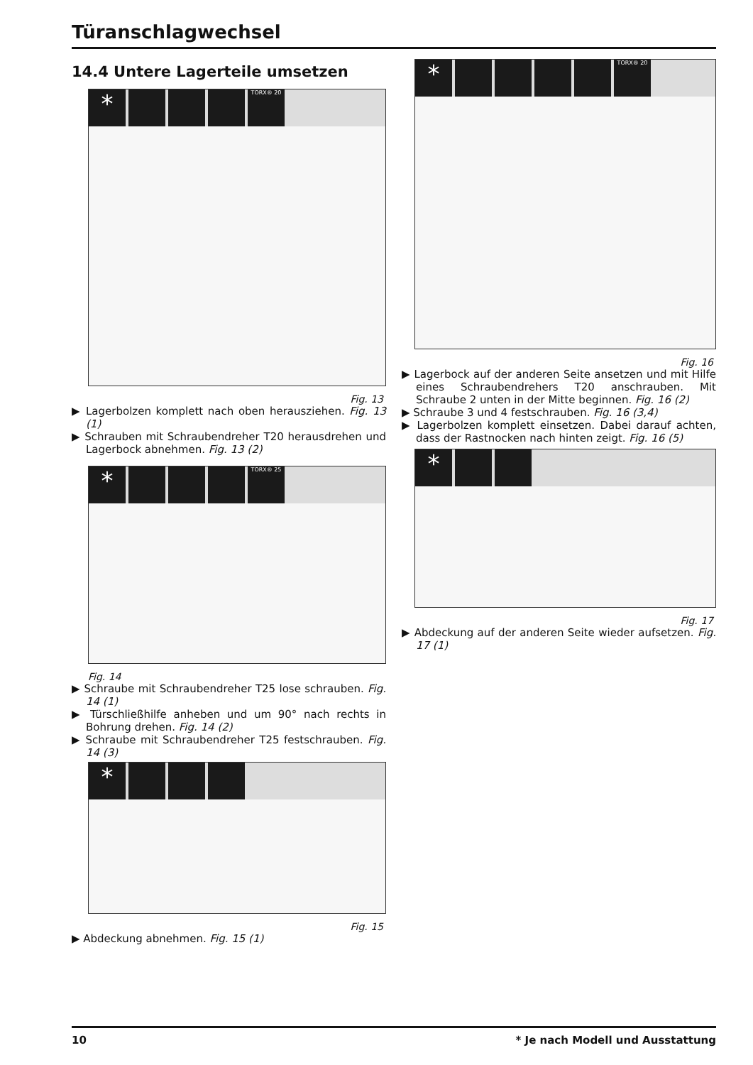Türanschlagwechsel
14.4 Untere Lagerteile umsetzen
* TORX® 20
Fig. 13
▶ Lagerbolzen komplett nach oben herausziehen. Fig. 13 (1)
▶ Schrauben mit Schraubendreher T20 herausdrehen und Lagerbock abnehmen. Fig. 13 (2)
* TORX® 25
Fig. 14
▶ Schraube mit Schraubendreher T25 lose schrauben. Fig. 14 (1)
▶ Türschließhilfe anheben und um 90° nach rechts in Bohrung drehen. Fig. 14 (2)
▶ Schraube mit Schraubendreher T25 festschrauben. Fig. 14 (3)
*
Fig. 15
▶ Abdeckung abnehmen. Fig. 15 (1)
* TORX® 20
Fig. 16
▶ Lagerbock auf der anderen Seite ansetzen und mit Hilfe eines Schraubendrehers T20 anschrauben. Mit Schraube 2 unten in der Mitte beginnen. Fig. 16 (2)
▶ Schraube 3 und 4 festschrauben. Fig. 16 (3,4)
▶ Lagerbolzen komplett einsetzen. Dabei darauf achten, dass der Rastnocken nach hinten zeigt. Fig. 16 (5)
*
Fig. 17
▶ Abdeckung auf der anderen Seite wieder aufsetzen. Fig. 17 (1)
10 * Je nach Modell und Ausstattung